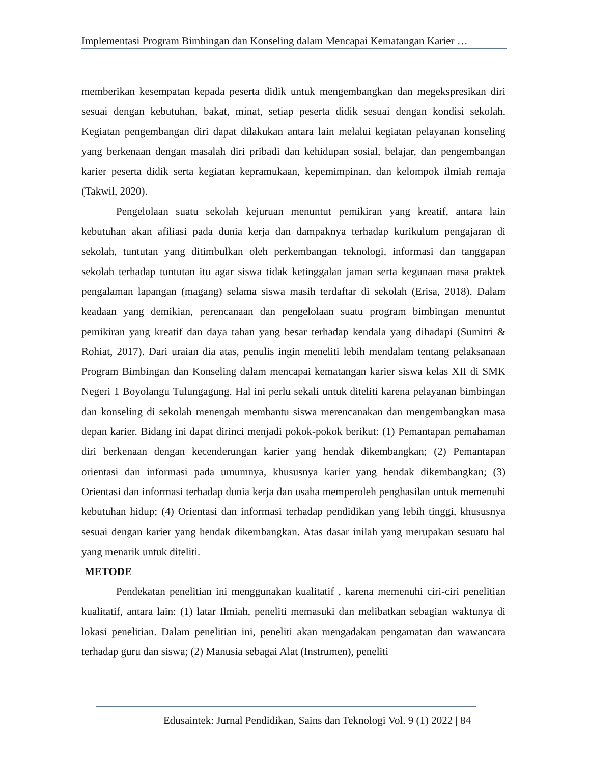Implementasi Program Bimbingan dan Konseling dalam Mencapai Kematangan Karier …
memberikan kesempatan kepada peserta didik untuk mengembangkan dan megekspresikan diri sesuai dengan kebutuhan, bakat, minat, setiap peserta didik sesuai dengan kondisi sekolah. Kegiatan pengembangan diri dapat dilakukan antara lain melalui kegiatan pelayanan konseling yang berkenaan dengan masalah diri pribadi dan kehidupan sosial, belajar, dan pengembangan karier peserta didik serta kegiatan kepramukaan, kepemimpinan, dan kelompok ilmiah remaja (Takwil, 2020).
Pengelolaan suatu sekolah kejuruan menuntut pemikiran yang kreatif, antara lain kebutuhan akan afiliasi pada dunia kerja dan dampaknya terhadap kurikulum pengajaran di sekolah, tuntutan yang ditimbulkan oleh perkembangan teknologi, informasi dan tanggapan sekolah terhadap tuntutan itu agar siswa tidak ketinggalan jaman serta kegunaan masa praktek pengalaman lapangan (magang) selama siswa masih terdaftar di sekolah (Erisa, 2018). Dalam keadaan yang demikian, perencanaan dan pengelolaan suatu program bimbingan menuntut pemikiran yang kreatif dan daya tahan yang besar terhadap kendala yang dihadapi (Sumitri & Rohiat, 2017). Dari uraian dia atas, penulis ingin meneliti lebih mendalam tentang pelaksanaan Program Bimbingan dan Konseling dalam mencapai kematangan karier siswa kelas XII di SMK Negeri 1 Boyolangu Tulungagung. Hal ini perlu sekali untuk diteliti karena pelayanan bimbingan dan konseling di sekolah menengah membantu siswa merencanakan dan mengembangkan masa depan karier. Bidang ini dapat dirinci menjadi pokok-pokok berikut: (1) Pemantapan pemahaman diri berkenaan dengan kecenderungan karier yang hendak dikembangkan; (2) Pemantapan orientasi dan informasi pada umumnya, khususnya karier yang hendak dikembangkan; (3) Orientasi dan informasi terhadap dunia kerja dan usaha memperoleh penghasilan untuk memenuhi kebutuhan hidup; (4) Orientasi dan informasi terhadap pendidikan yang lebih tinggi, khususnya sesuai dengan karier yang hendak dikembangkan. Atas dasar inilah yang merupakan sesuatu hal yang menarik untuk diteliti.
METODE
Pendekatan penelitian ini menggunakan kualitatif , karena memenuhi ciri-ciri penelitian kualitatif, antara lain: (1) latar Ilmiah, peneliti memasuki dan melibatkan sebagian waktunya di lokasi penelitian. Dalam penelitian ini, peneliti akan mengadakan pengamatan dan wawancara terhadap guru dan siswa; (2) Manusia sebagai Alat (Instrumen), peneliti
Edusaintek: Jurnal Pendidikan, Sains dan Teknologi Vol. 9 (1) 2022 | 84